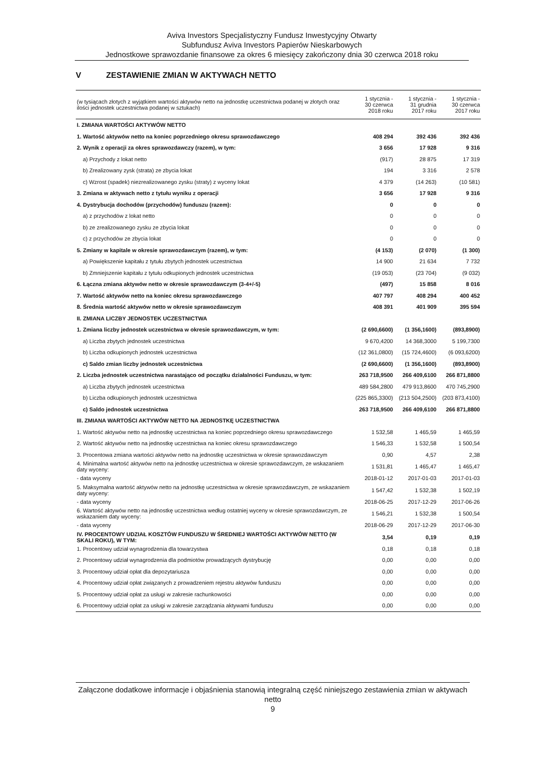Aviva Investors Specjalistyczny Fundusz Inwestycyjny Otwarty
Subfundusz Aviva Investors Papierów Nieskarbowych
Jednostkowe sprawozdanie finansowe za okres 6 miesięcy zakończony dnia 30 czerwca 2018 roku
V ZESTAWIENIE ZMIAN W AKTYWACH NETTO
| (w tysiącach złotych z wyjątkiem wartości aktywów netto na jednostkę uczestnictwa podanej w złotych oraz ilości jednostek uczestnictwa podanej w sztukach) | 1 stycznia - 30 czerwca 2018 roku | 1 stycznia - 31 grudnia 2017 roku | 1 stycznia - 30 czerwca 2017 roku |
| --- | --- | --- | --- |
| I. ZMIANA WARTOŚCI AKTYWÓW NETTO | | | |
| 1. Wartość aktywów netto na koniec poprzedniego okresu sprawozdawczego | 408 294 | 392 436 | 392 436 |
| 2. Wynik z operacji za okres sprawozdawczy (razem), w tym: | 3 656 | 17 928 | 9 316 |
| a) Przychody z lokat netto | (917) | 28 875 | 17 319 |
| b) Zrealizowany zysk (strata) ze zbycia lokat | 194 | 3 316 | 2 578 |
| c) Wzrost (spadek) niezrealizowanego zysku (straty) z wyceny lokat | 4 379 | (14 263) | (10 581) |
| 3. Zmiana w aktywach netto z tytułu wyniku z operacji | 3 656 | 17 928 | 9 316 |
| 4. Dystrybucja dochodów (przychodów) funduszu (razem): | 0 | 0 | 0 |
| a) z przychodów z lokat netto | 0 | 0 | 0 |
| b) ze zrealizowanego zysku ze zbycia lokat | 0 | 0 | 0 |
| c) z przychodów ze zbycia lokat | 0 | 0 | 0 |
| 5. Zmiany w kapitale w okresie sprawozdawczym (razem), w tym: | (4 153) | (2 070) | (1 300) |
| a) Powiększenie kapitału z tytułu zbytych jednostek uczestnictwa | 14 900 | 21 634 | 7 732 |
| b) Zmniejszenie kapitału z tytułu odkupionych jednostek uczestnictwa | (19 053) | (23 704) | (9 032) |
| 6. Łączna zmiana aktywów netto w okresie sprawozdawczym (3-4+/-5) | (497) | 15 858 | 8 016 |
| 7. Wartość aktywów netto na koniec okresu sprawozdawczego | 407 797 | 408 294 | 400 452 |
| 8. Średnia wartość aktywów netto w okresie sprawozdawczym | 408 391 | 401 909 | 395 594 |
| II. ZMIANA LICZBY JEDNOSTEK UCZESTNICTWA | | | |
| 1. Zmiana liczby jednostek uczestnictwa w okresie sprawozdawczym, w tym: | (2 690,6600) | (1 356,1600) | (893,8900) |
| a) Liczba zbytych jednostek uczestnictwa | 9 670,4200 | 14 368,3000 | 5 199,7300 |
| b) Liczba odkupionych jednostek uczestnictwa | (12 361,0800) | (15 724,4600) | (6 093,6200) |
| c) Saldo zmian liczby jednostek uczestnictwa | (2 690,6600) | (1 356,1600) | (893,8900) |
| 2. Liczba jednostek uczestnictwa narastająco od początku działalności Funduszu, w tym: | 263 718,9500 | 266 409,6100 | 266 871,8800 |
| a) Liczba zbytych jednostek uczestnictwa | 489 584,2800 | 479 913,8600 | 470 745,2900 |
| b) Liczba odkupionych jednostek uczestnictwa | (225 865,3300) | (213 504,2500) | (203 873,4100) |
| c) Saldo jednostek uczestnictwa | 263 718,9500 | 266 409,6100 | 266 871,8800 |
| III. ZMIANA WARTOŚCI AKTYWÓW NETTO NA JEDNOSTKĘ UCZESTNICTWA | | | |
| 1. Wartość aktywów netto na jednostkę uczestnictwa na koniec poprzedniego okresu sprawozdawczego | 1 532,58 | 1 465,59 | 1 465,59 |
| 2. Wartość aktywów netto na jednostkę uczestnictwa na koniec okresu sprawozdawczego | 1 546,33 | 1 532,58 | 1 500,54 |
| 3. Procentowa zmiana wartości aktywów netto na jednostkę uczestnictwa w okresie sprawozdawczym | 0,90 | 4,57 | 2,38 |
| 4. Minimalna wartość aktywów netto na jednostkę uczestnictwa w okresie sprawozdawczym, ze wskazaniem daty wyceny: | 1 531,81 | 1 465,47 | 1 465,47 |
| - data wyceny | 2018-01-12 | 2017-01-03 | 2017-01-03 |
| 5. Maksymalna wartość aktywów netto na jednostkę uczestnictwa w okresie sprawozdawczym, ze wskazaniem daty wyceny: | 1 547,42 | 1 532,38 | 1 502,19 |
| - data wyceny | 2018-06-25 | 2017-12-29 | 2017-06-26 |
| 6. Wartość aktywów netto na jednostkę uczestnictwa według ostatniej wyceny w okresie sprawozdawczym, ze wskazaniem daty wyceny: | 1 546,21 | 1 532,38 | 1 500,54 |
| - data wyceny | 2018-06-29 | 2017-12-29 | 2017-06-30 |
| IV. PROCENTOWY UDZIAŁ KOSZTÓW FUNDUSZU W ŚREDNIEJ WARTOŚCI AKTYWÓW NETTO (W SKALI ROKU), W TYM: | 3,54 | 0,19 | 0,19 |
| 1. Procentowy udział wynagrodzenia dla towarzystwa | 0,18 | 0,18 | 0,18 |
| 2. Procentowy udział wynagrodzenia dla podmiotów prowadzących dystrybucję | 0,00 | 0,00 | 0,00 |
| 3. Procentowy udział opłat dla depozytariusza | 0,00 | 0,00 | 0,00 |
| 4. Procentowy udział opłat związanych z prowadzeniem rejestru aktywów funduszu | 0,00 | 0,00 | 0,00 |
| 5. Procentowy udział opłat za usługi w zakresie rachunkowości | 0,00 | 0,00 | 0,00 |
| 6. Procentowy udział opłat za usługi w zakresie zarządzania aktywami funduszu | 0,00 | 0,00 | 0,00 |
Załączone dodatkowe informacje i objaśnienia stanowią integralną część niniejszego zestawienia zmian w aktywach netto
9